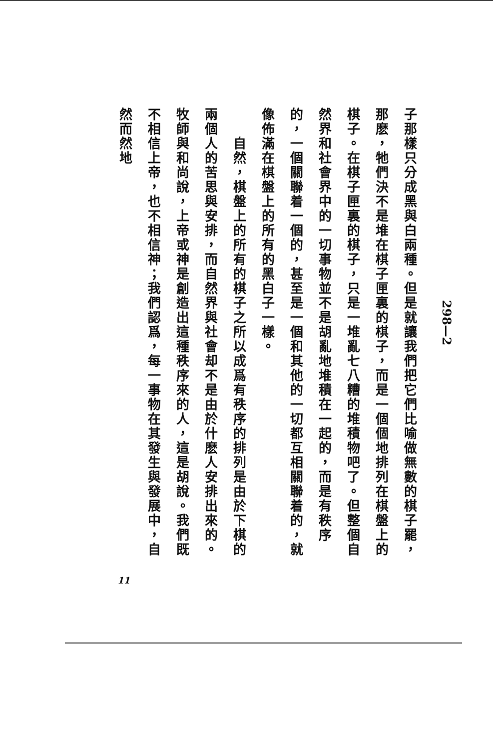子那樣只分成黑與白兩種。但是就讓我們把它們比喻做無數的棋子罷，那麽，牠們決不是堆在棋子匣裏的棋子，而是一個個地排列在棋盤上的棋子。在棋子匣裏的棋子，只是一堆亂七八糟的堆積物吧了。但整個自然界和社會界中的一切事物並不是胡亂地堆積在一起的，而是有秩序的，一個關聯着一個的，甚至是一個和其他的一切都互相關聯着的，就像佈滿在棋盤上的所有的黑白子一樣。
　　自然，棋盤上的所有的棋子之所以成爲有秩序的排列是由於下棋的兩個人的苦思與安排，而自然界與社會却不是由於什麽人安排出來的。牧師與和尚說，上帝或神是創造出這種秩序來的人，這是胡說。我們既不相信上帝，也不相信神；我們認爲，每一事物在其發生與發展中，自然而然地
298—2
11